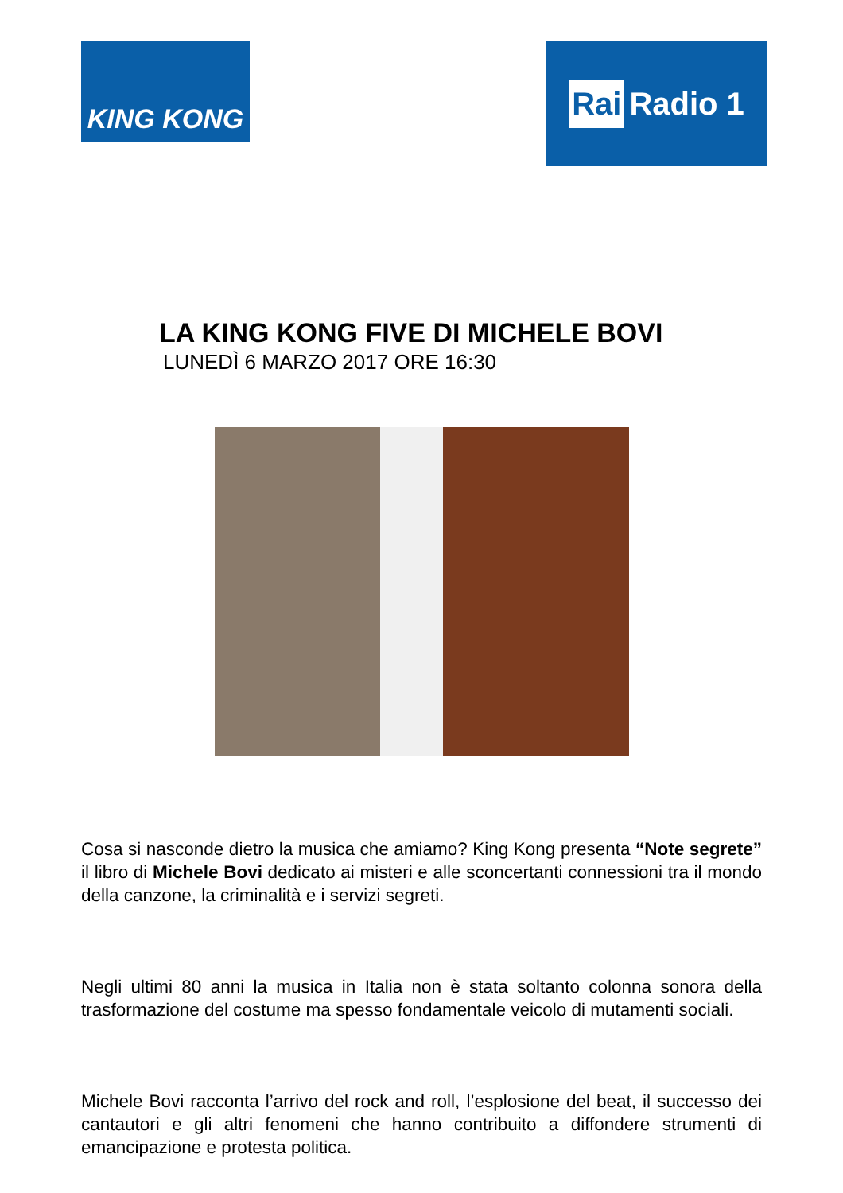KING KONG
Rai Radio 1
LA KING KONG FIVE DI MICHELE BOVI
LUNEDÌ 6 MARZO 2017 ORE 16:30
Cosa si nasconde dietro la musica che amiamo? King Kong presenta “Note segrete” il libro di Michele Bovi dedicato ai misteri e alle sconcertanti connessioni tra il mondo della canzone, la criminalità e i servizi segreti.
Negli ultimi 80 anni la musica in Italia non è stata soltanto colonna sonora della trasformazione del costume ma spesso fondamentale veicolo di mutamenti sociali.
Michele Bovi racconta l’arrivo del rock and roll, l’esplosione del beat, il successo dei cantautori e gli altri fenomeni che hanno contribuito a diffondere strumenti di emancipazione e protesta politica.